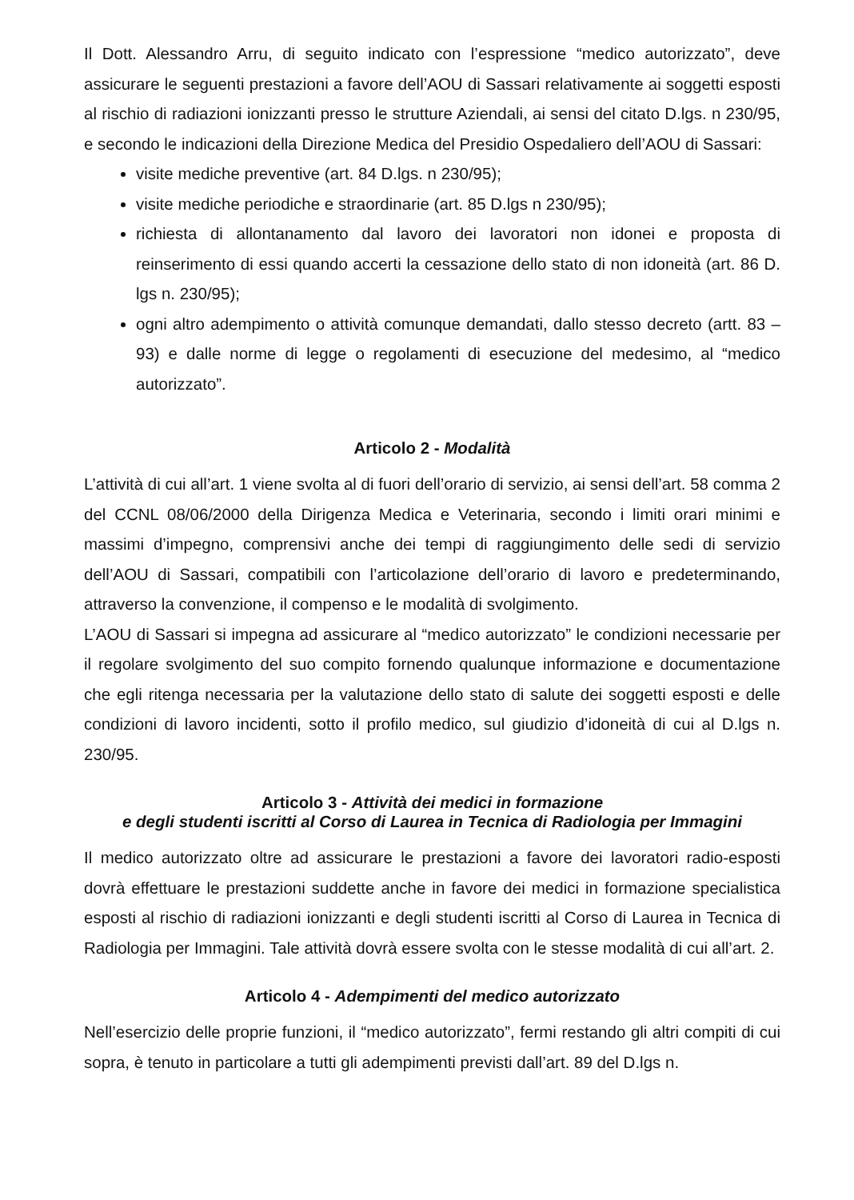Il Dott. Alessandro Arru, di seguito indicato con l’espressione “medico autorizzato”, deve assicurare le seguenti prestazioni a favore dell’AOU di Sassari relativamente ai soggetti esposti al rischio di radiazioni ionizzanti presso le strutture Aziendali, ai sensi del citato D.lgs. n 230/95, e secondo le indicazioni della Direzione Medica del Presidio Ospedaliero dell’AOU di Sassari:
visite mediche preventive (art. 84 D.lgs. n 230/95);
visite mediche periodiche e straordinarie (art. 85 D.lgs n 230/95);
richiesta di allontanamento dal lavoro dei lavoratori non idonei e proposta di reinserimento di essi quando accerti la cessazione dello stato di non idoneità (art. 86 D. lgs n. 230/95);
ogni altro adempimento o attività comunque demandati, dallo stesso decreto (artt. 83 – 93) e dalle norme di legge o regolamenti di esecuzione del medesimo, al “medico autorizzato”.
Articolo 2 - Modalità
L’attività di cui all’art. 1 viene svolta al di fuori dell’orario di servizio, ai sensi dell’art. 58 comma 2 del CCNL 08/06/2000 della Dirigenza Medica e Veterinaria, secondo i limiti orari minimi e massimi d’impegno, comprensivi anche dei tempi di raggiungimento delle sedi di servizio dell’AOU di Sassari, compatibili con l’articolazione dell’orario di lavoro e predeterminando, attraverso la convenzione, il compenso e le modalità di svolgimento.
L’AOU di Sassari si impegna ad assicurare al “medico autorizzato” le condizioni necessarie per il regolare svolgimento del suo compito fornendo qualunque informazione e documentazione che egli ritenga necessaria per la valutazione dello stato di salute dei soggetti esposti e delle condizioni di lavoro incidenti, sotto il profilo medico, sul giudizio d’idoneità di cui al D.lgs n. 230/95.
Articolo 3 - Attività dei medici in formazione
e degli studenti iscritti al Corso di Laurea in Tecnica di Radiologia per Immagini
Il medico autorizzato oltre ad assicurare le prestazioni a favore dei lavoratori radio-esposti dovrà effettuare le prestazioni suddette anche in favore dei medici in formazione specialistica esposti al rischio di radiazioni ionizzanti e degli studenti iscritti al Corso di Laurea in Tecnica di Radiologia per Immagini. Tale attività dovrà essere svolta con le stesse modalità di cui all’art. 2.
Articolo 4 - Adempimenti del medico autorizzato
Nell’esercizio delle proprie funzioni, il “medico autorizzato”, fermi restando gli altri compiti di cui sopra, è tenuto in particolare a tutti gli adempimenti previsti dall’art. 89 del D.lgs n.